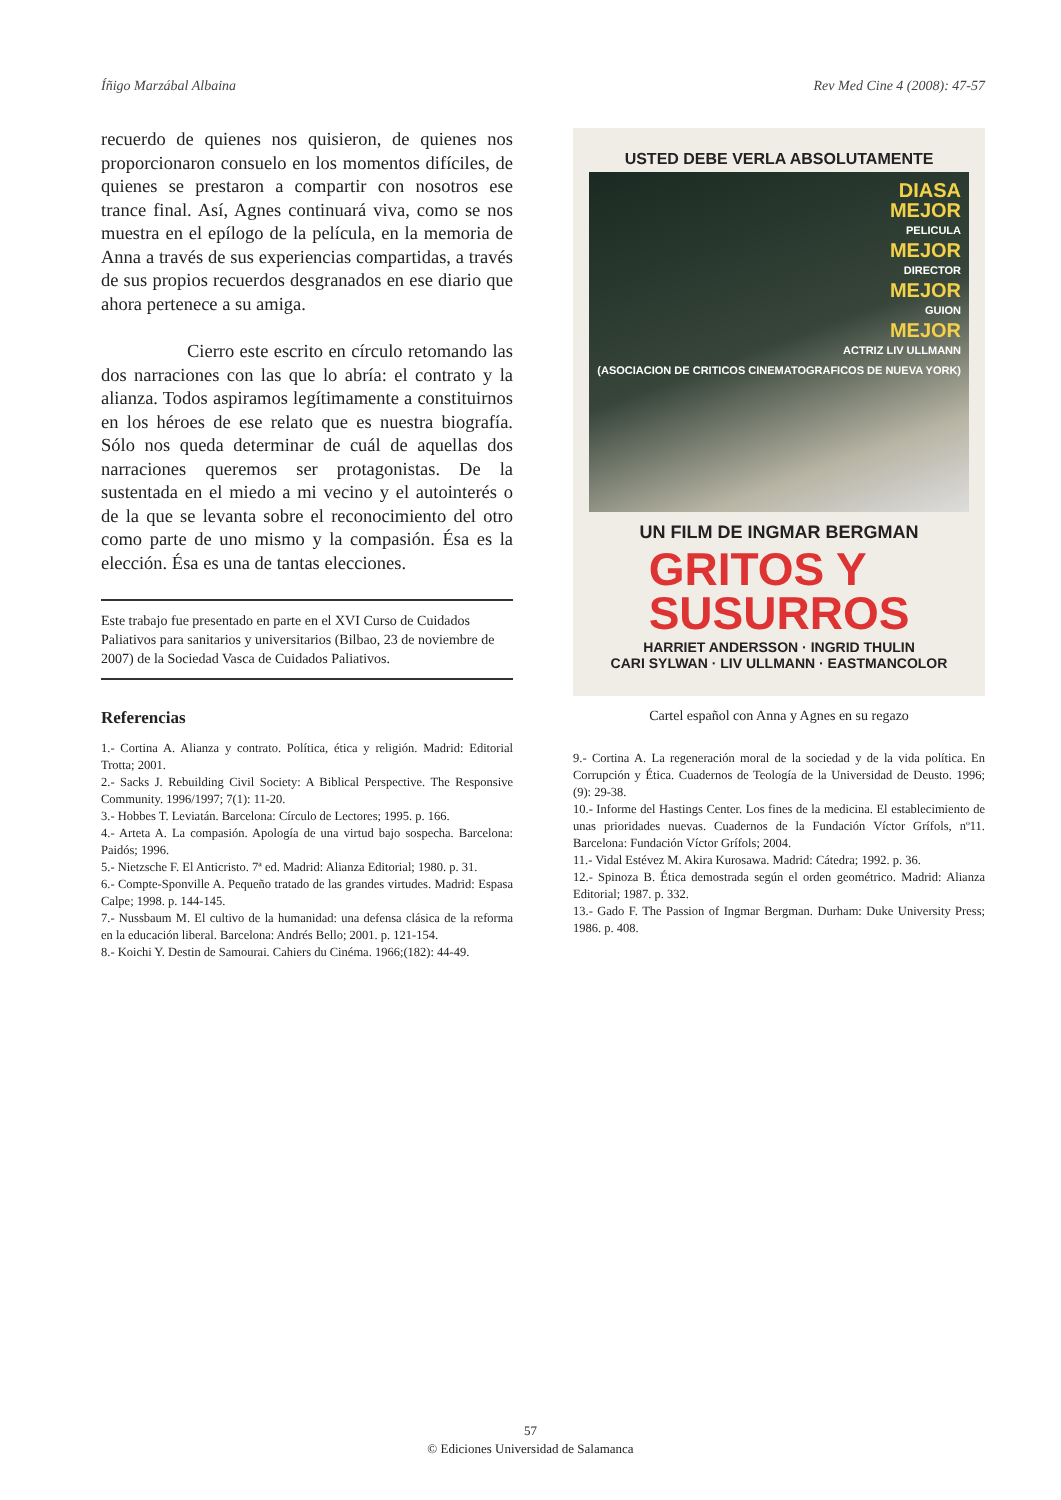Íñigo Marzábal Albaina Rev Med Cine 4 (2008): 47-57
recuerdo de quienes nos quisieron, de quienes nos proporcionaron consuelo en los momentos difíciles, de quienes se prestaron a compartir con nosotros ese trance final. Así, Agnes continuará viva, como se nos muestra en el epílogo de la película, en la memoria de Anna a través de sus experiencias compartidas, a través de sus propios recuerdos desgranados en ese diario que ahora pertenece a su amiga.
Cierro este escrito en círculo retomando las dos narraciones con las que lo abría: el contrato y la alianza. Todos aspiramos legítimamente a constituirnos en los héroes de ese relato que es nuestra biografía. Sólo nos queda determinar de cuál de aquellas dos narraciones queremos ser protagonistas. De la sustentada en el miedo a mi vecino y el autointerés o de la que se levanta sobre el reconocimiento del otro como parte de uno mismo y la compasión. Ésa es la elección. Ésa es una de tantas elecciones.
Este trabajo fue presentado en parte en el XVI Curso de Cuidados Paliativos para sanitarios y universitarios (Bilbao, 23 de noviembre de 2007) de la Sociedad Vasca de Cuidados Paliativos.
Referencias
1.- Cortina A. Alianza y contrato. Política, ética y religión. Madrid: Editorial Trotta; 2001.
2.- Sacks J. Rebuilding Civil Society: A Biblical Perspective. The Responsive Community. 1996/1997; 7(1): 11-20.
3.- Hobbes T. Leviatán. Barcelona: Círculo de Lectores; 1995. p. 166.
4.- Arteta A. La compasión. Apología de una virtud bajo sospecha. Barcelona: Paidós; 1996.
5.- Nietzsche F. El Anticristo. 7ª ed. Madrid: Alianza Editorial; 1980. p. 31.
6.- Compte-Sponville A. Pequeño tratado de las grandes virtudes. Madrid: Espasa Calpe; 1998. p. 144-145.
7.- Nussbaum M. El cultivo de la humanidad: una defensa clásica de la reforma en la educación liberal. Barcelona: Andrés Bello; 2001. p. 121-154.
8.- Koichi Y. Destin de Samourai. Cahiers du Cinéma. 1966;(182): 44-49.
USTED DEBE VERLA ABSOLUTAMENTE
DIASA
MEJOR
PELICULA
MEJOR
DIRECTOR
MEJOR
GUION
MEJOR
ACTRIZ LIV ULLMANN
(ASOCIACION DE CRITICOS CINEMATOGRAFICOS DE NUEVA YORK)
UN FILM DE INGMAR BERGMAN
GRITOS Y
SUSURROS
HARRIET ANDERSSON · INGRID THULIN
CARI SYLWAN · LIV ULLMANN · EASTMANCOLOR
Cartel español con Anna y Agnes en su regazo
9.- Cortina A. La regeneración moral de la sociedad y de la vida política. En Corrupción y Ética. Cuadernos de Teología de la Universidad de Deusto. 1996;(9): 29-38.
10.- Informe del Hastings Center. Los fines de la medicina. El establecimiento de unas prioridades nuevas. Cuadernos de la Fundación Víctor Grífols, nº11. Barcelona: Fundación Víctor Grífols; 2004.
11.- Vidal Estévez M. Akira Kurosawa. Madrid: Cátedra; 1992. p. 36.
12.- Spinoza B. Ética demostrada según el orden geométrico. Madrid: Alianza Editorial; 1987. p. 332.
13.- Gado F. The Passion of Ingmar Bergman. Durham: Duke University Press; 1986. p. 408.
57
© Ediciones Universidad de Salamanca